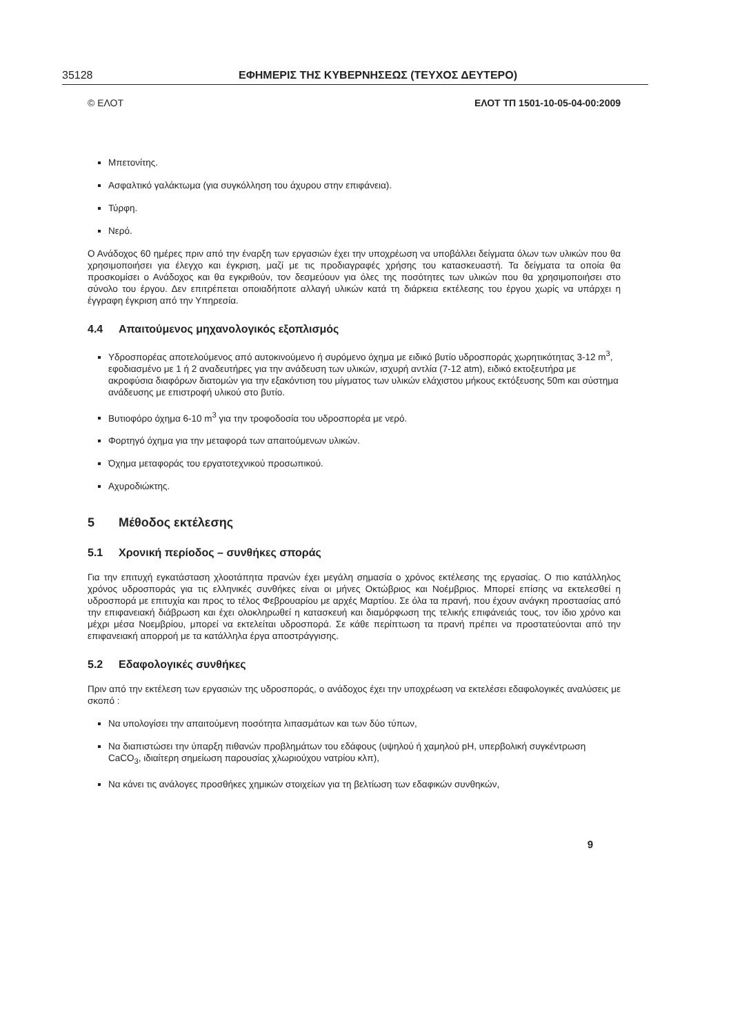35128 ΕΦΗΜΕΡΙΣ ΤΗΣ ΚΥΒΕΡΝΗΣΕΩΣ (ΤΕΥΧΟΣ ΔΕΥΤΕΡΟ)
© ΕΛΟΤ ΕΛΟΤ ΤΠ 1501-10-05-04-00:2009
Μπετονίτης.
Ασφαλτικό γαλάκτωμα (για συγκόλληση του άχυρου στην επιφάνεια).
Τύρφη.
Νερό.
Ο Ανάδοχος 60 ημέρες πριν από την έναρξη των εργασιών έχει την υποχρέωση να υποβάλλει δείγματα όλων των υλικών που θα χρησιμοποιήσει για έλεγχο και έγκριση, μαζί με τις προδιαγραφές χρήσης του κατασκευαστή. Τα δείγματα τα οποία θα προσκομίσει ο Ανάδοχος και θα εγκριθούν, τον δεσμεύουν για όλες της ποσότητες των υλικών που θα χρησιμοποιήσει στο σύνολο του έργου. Δεν επιτρέπεται οποιαδήποτε αλλαγή υλικών κατά τη διάρκεια εκτέλεσης του έργου χωρίς να υπάρχει η έγγραφη έγκριση από την Υπηρεσία.
4.4 Απαιτούμενος μηχανολογικός εξοπλισμός
Υδροσπορέας αποτελούμενος από αυτοκινούμενο ή συρόμενο όχημα με ειδικό βυτίο υδροσποράς χωρητικότητας 3-12 m<sup>3</sup>, εφοδιασμένο με 1 ή 2 αναδευτήρες για την ανάδευση των υλικών, ισχυρή αντλία (7-12 atm), ειδικό εκτοξευτήρα με ακροφύσια διαφόρων διατομών για την εξακόντιση του μίγματος των υλικών ελάχιστου μήκους εκτόξευσης 50m και σύστημα ανάδευσης με επιστροφή υλικού στο βυτίο.
Βυτιοφόρο όχημα 6-10 m<sup>3</sup> για την τροφοδοσία του υδροσπορέα με νερό.
Φορτηγό όχημα για την μεταφορά των απαιτούμενων υλικών.
Όχημα μεταφοράς του εργατοτεχνικού προσωπικού.
Αχυροδιώκτης.
5 Μέθοδος εκτέλεσης
5.1 Χρονική περίοδος – συνθήκες σποράς
Για την επιτυχή εγκατάσταση χλοοτάπητα πρανών έχει μεγάλη σημασία ο χρόνος εκτέλεσης της εργασίας. Ο πιο κατάλληλος χρόνος υδροσποράς για τις ελληνικές συνθήκες είναι οι μήνες Οκτώβριος και Νοέμβριος. Μπορεί επίσης να εκτελεσθεί η υδροσπορά με επιτυχία και προς το τέλος Φεβρουαρίου με αρχές Μαρτίου. Σε όλα τα πρανή, που έχουν ανάγκη προστασίας από την επιφανειακή διάβρωση και έχει ολοκληρωθεί η κατασκευή και διαμόρφωση της τελικής επιφάνειάς τους, τον ίδιο χρόνο και μέχρι μέσα Νοεμβρίου, μπορεί να εκτελείται υδροσπορά. Σε κάθε περίπτωση τα πρανή πρέπει να προστατεύονται από την επιφανειακή απορροή με τα κατάλληλα έργα αποστράγγισης.
5.2 Εδαφολογικές συνθήκες
Πριν από την εκτέλεση των εργασιών της υδροσποράς, ο ανάδοχος έχει την υποχρέωση να εκτελέσει εδαφολογικές αναλύσεις με σκοπό :
Να υπολογίσει την απαιτούμενη ποσότητα λιπασμάτων και των δύο τύπων,
Να διαπιστώσει την ύπαρξη πιθανών προβλημάτων του εδάφους (υψηλού ή χαμηλού pH, υπερβολική συγκέντρωση CaCO<sub>3</sub>, ιδιαίτερη σημείωση παρουσίας χλωριούχου νατρίου κλπ),
Να κάνει τις ανάλογες προσθήκες χημικών στοιχείων για τη βελτίωση των εδαφικών συνθηκών,
9